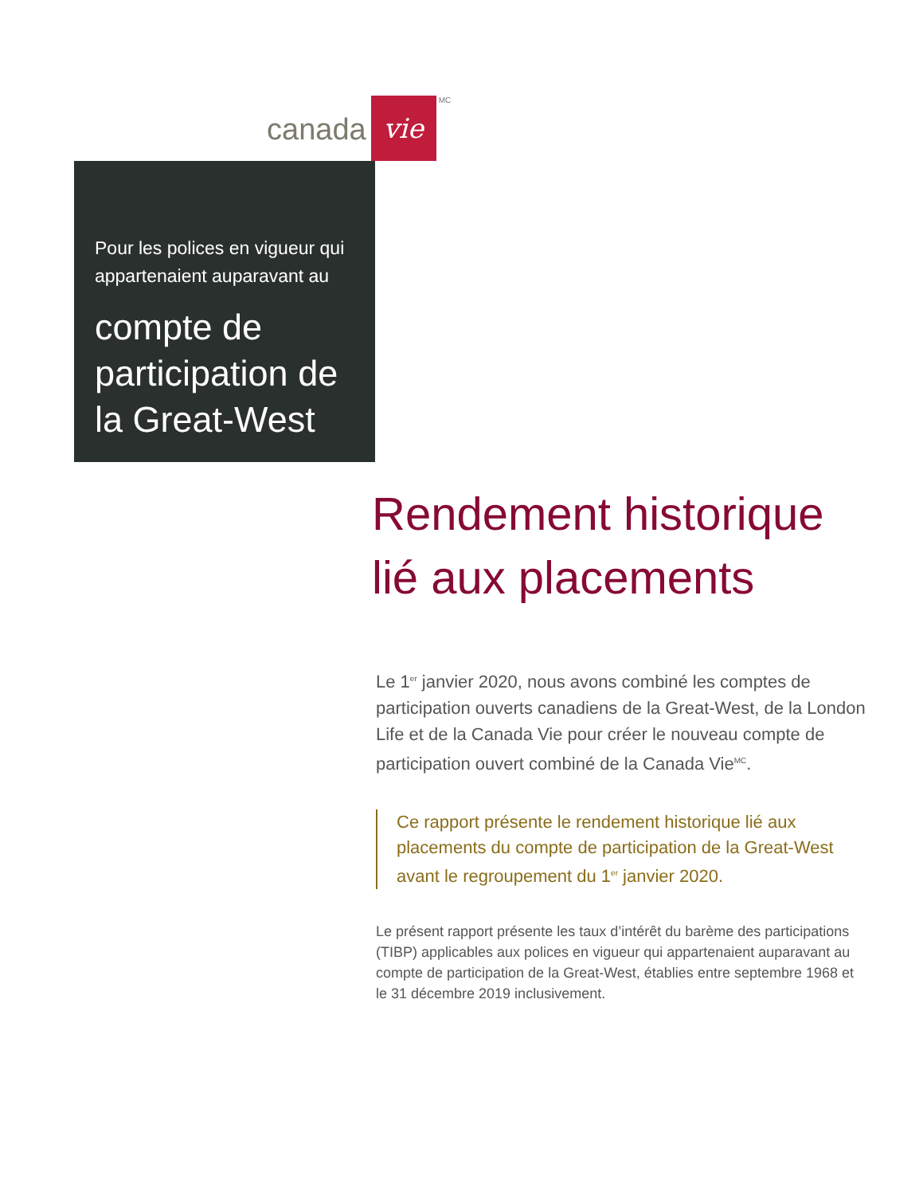canada vie<sup>MC</sup>
Pour les polices en vigueur qui appartenaient auparavant au
compte de participation de la Great-West
Rendement historique lié aux placements
Le 1<sup>er</sup> janvier 2020, nous avons combiné les comptes de participation ouverts canadiens de la Great-West, de la London Life et de la Canada Vie pour créer le nouveau compte de participation ouvert combiné de la Canada Vie<sup>MC</sup>.
Ce rapport présente le rendement historique lié aux placements du compte de participation de la Great-West avant le regroupement du 1<sup>er</sup> janvier 2020.
Le présent rapport présente les taux d’intérêt du barème des participations (TIBP) applicables aux polices en vigueur qui appartenaient auparavant au compte de participation de la Great-West, établies entre septembre 1968 et le 31 décembre 2019 inclusivement.